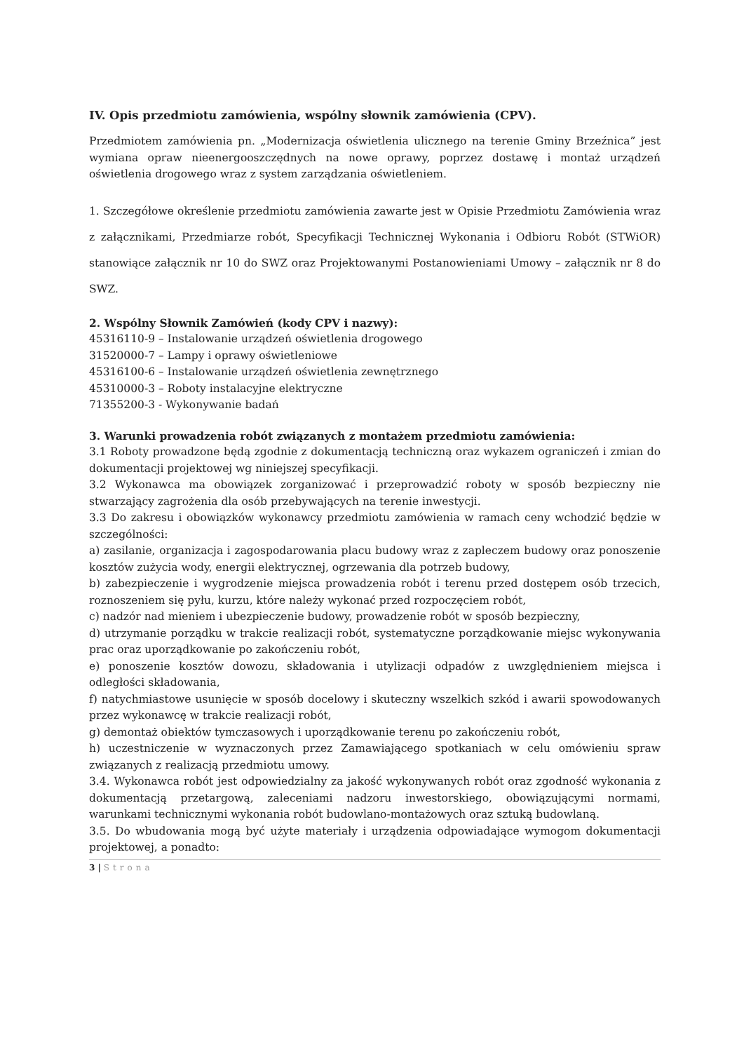IV. Opis przedmiotu zamówienia, wspólny słownik zamówienia (CPV).
Przedmiotem zamówienia pn. „Modernizacja oświetlenia ulicznego na terenie Gminy Brzeźnica” jest wymiana opraw nieenergooszczędnych na nowe oprawy, poprzez dostawę i montaż urządzeń oświetlenia drogowego wraz z system zarządzania oświetleniem.
1. Szczegółowe określenie przedmiotu zamówienia zawarte jest w Opisie Przedmiotu Zamówienia wraz z załącznikami, Przedmiarze robót, Specyfikacji Technicznej Wykonania i Odbioru Robót (STWiOR) stanowiące załącznik nr 10 do SWZ oraz Projektowanymi Postanowieniami Umowy – załącznik nr 8 do SWZ.
2. Wspólny Słownik Zamówień (kody CPV i nazwy):
45316110-9 – Instalowanie urządzeń oświetlenia drogowego
31520000-7 – Lampy i oprawy oświetleniowe
45316100-6 – Instalowanie urządzeń oświetlenia zewnętrznego
45310000-3 – Roboty instalacyjne elektryczne
71355200-3 - Wykonywanie badań
3. Warunki prowadzenia robót związanych z montażem przedmiotu zamówienia:
3.1 Roboty prowadzone będą zgodnie z dokumentacją techniczną oraz wykazem ograniczeń i zmian do dokumentacji projektowej wg niniejszej specyfikacji.
3.2 Wykonawca ma obowiązek zorganizować i przeprowadzić roboty w sposób bezpieczny nie stwarzający zagrożenia dla osób przebywających na terenie inwestycji.
3.3 Do zakresu i obowiązków wykonawcy przedmiotu zamówienia w ramach ceny wchodzić będzie w szczególności:
a) zasilanie, organizacja i zagospodarowania placu budowy wraz z zapleczem budowy oraz ponoszenie kosztów zużycia wody, energii elektrycznej, ogrzewania dla potrzeb budowy,
b) zabezpieczenie i wygrodzenie miejsca prowadzenia robót i terenu przed dostępem osób trzecich, roznoszeniem się pyłu, kurzu, które należy wykonać przed rozpoczęciem robót,
c) nadzór nad mieniem i ubezpieczenie budowy, prowadzenie robót w sposób bezpieczny,
d) utrzymanie porządku w trakcie realizacji robót, systematyczne porządkowanie miejsc wykonywania prac oraz uporządkowanie po zakończeniu robót,
e) ponoszenie kosztów dowozu, składowania i utylizacji odpadów z uwzględnieniem miejsca i odległości składowania,
f) natychmiastowe usunięcie w sposób docelowy i skuteczny wszelkich szkód i awarii spowodowanych przez wykonawcę w trakcie realizacji robót,
g) demontaż obiektów tymczasowych i uporządkowanie terenu po zakończeniu robót,
h) uczestniczenie w wyznaczonych przez Zamawiającego spotkaniach w celu omówieniu spraw związanych z realizacją przedmiotu umowy.
3.4. Wykonawca robót jest odpowiedzialny za jakość wykonywanych robót oraz zgodność wykonania z dokumentacją przetargową, zaleceniami nadzoru inwestorskiego, obowiązującymi normami, warunkami technicznymi wykonania robót budowlano-montażowych oraz sztuką budowlaną.
3.5. Do wbudowania mogą być użyte materiały i urządzenia odpowiadające wymogom dokumentacji projektowej, a ponadto:
3 | Strona